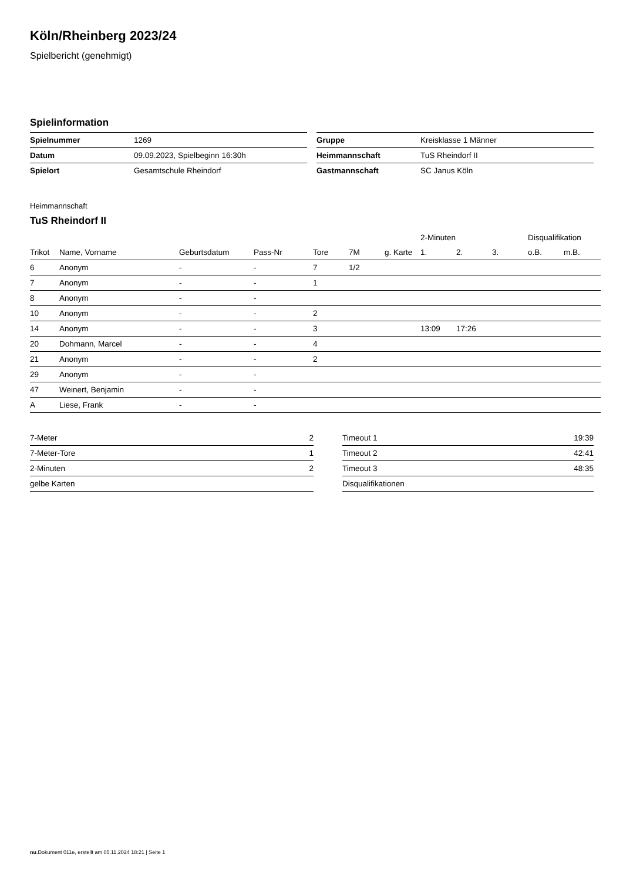Köln/Rheinberg 2023/24
Spielbericht (genehmigt)
Spielinformation
| Spielnummer | 1269 |
| Datum | 09.09.2023, Spielbeginn 16:30h |
| Spielort | Gesamtschule Rheindorf |
| Gruppe | Kreisklasse 1 Männer |
| Heimmannschaft | TuS Rheindorf II |
| Gastmannschaft | SC Janus Köln |
Heimmannschaft
TuS Rheindorf II
| | | | | | | | 2-Minuten | | | Disqualifikation | |
| --- | --- | --- | --- | --- | --- | --- | --- | --- | --- | --- | --- |
| Trikot | Name, Vorname | Geburtsdatum | Pass-Nr | Tore | 7M | g. Karte | 1. | 2. | 3. | o.B. | m.B. |
| 6 | Anonym | - | - | 7 | 1/2 | | | | | | |
| 7 | Anonym | - | - | 1 | | | | | | | |
| 8 | Anonym | - | - | | | | | | | | |
| 10 | Anonym | - | - | 2 | | | | | | | |
| 14 | Anonym | - | - | 3 | | | 13:09 | 17:26 | | | |
| 20 | Dohmann, Marcel | - | - | 4 | | | | | | | |
| 21 | Anonym | - | - | 2 | | | | | | | |
| 29 | Anonym | - | - | | | | | | | | |
| 47 | Weinert, Benjamin | - | - | | | | | | | | |
| A | Liese, Frank | - | - | | | | | | | | |
| 7-Meter | 2 |
| 7-Meter-Tore | 1 |
| 2-Minuten | 2 |
| gelbe Karten | |
| Timeout 1 | 19:39 |
| Timeout 2 | 42:41 |
| Timeout 3 | 48:35 |
| Disqualifikationen | |
nu.Dokument 011e, erstellt am 05.11.2024 18:21 | Seite 1